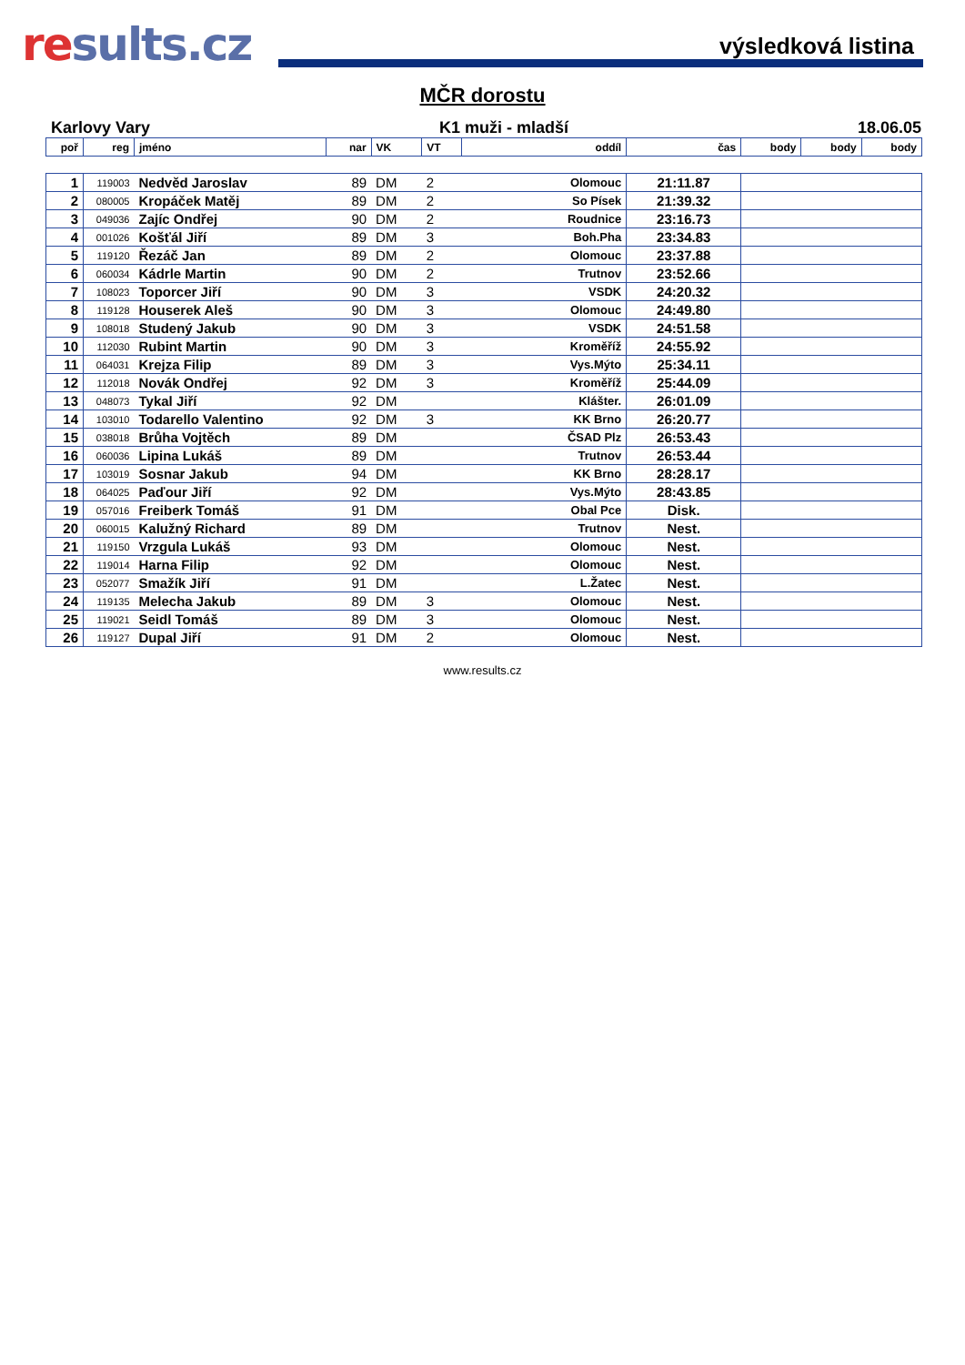results.cz
výsledková listina
MČR dorostu
Karlovy Vary K1 muži - mladší 18.06.05
| poř | reg | jméno | nar | VK | VT | oddíl | čas | body | body | body |
| --- | --- | --- | --- | --- | --- | --- | --- | --- | --- | --- |
| 1 | 119003 | Nedvěd Jaroslav | 89 | DM | 2 | Olomouc | 21:11.87 | | | |
| 2 | 080005 | Kropáček Matěj | 89 | DM | 2 | So Písek | 21:39.32 | | | |
| 3 | 049036 | Zajíc Ondřej | 90 | DM | 2 | Roudnice | 23:16.73 | | | |
| 4 | 001026 | Košťál Jiří | 89 | DM | 3 | Boh.Pha | 23:34.83 | | | |
| 5 | 119120 | Řezáč Jan | 89 | DM | 2 | Olomouc | 23:37.88 | | | |
| 6 | 060034 | Kádrle Martin | 90 | DM | 2 | Trutnov | 23:52.66 | | | |
| 7 | 108023 | Toporcer Jiří | 90 | DM | 3 | VSDK | 24:20.32 | | | |
| 8 | 119128 | Houserek Aleš | 90 | DM | 3 | Olomouc | 24:49.80 | | | |
| 9 | 108018 | Studený Jakub | 90 | DM | 3 | VSDK | 24:51.58 | | | |
| 10 | 112030 | Rubint Martin | 90 | DM | 3 | Kroměříž | 24:55.92 | | | |
| 11 | 064031 | Krejza Filip | 89 | DM | 3 | Vys.Mýto | 25:34.11 | | | |
| 12 | 112018 | Novák Ondřej | 92 | DM | 3 | Kroměříž | 25:44.09 | | | |
| 13 | 048073 | Tykal Jiří | 92 | DM | | Klášter. | 26:01.09 | | | |
| 14 | 103010 | Todarello Valentino | 92 | DM | 3 | KK Brno | 26:20.77 | | | |
| 15 | 038018 | Brůha Vojtěch | 89 | DM | | ČSAD Plz | 26:53.43 | | | |
| 16 | 060036 | Lipina Lukáš | 89 | DM | | Trutnov | 26:53.44 | | | |
| 17 | 103019 | Sosnar Jakub | 94 | DM | | KK Brno | 28:28.17 | | | |
| 18 | 064025 | Paďour Jiří | 92 | DM | | Vys.Mýto | 28:43.85 | | | |
| 19 | 057016 | Freiberk Tomáš | 91 | DM | | Obal Pce | Disk. | | | |
| 20 | 060015 | Kalužný Richard | 89 | DM | | Trutnov | Nest. | | | |
| 21 | 119150 | Vrzgula Lukáš | 93 | DM | | Olomouc | Nest. | | | |
| 22 | 119014 | Harna Filip | 92 | DM | | Olomouc | Nest. | | | |
| 23 | 052077 | Smažík Jiří | 91 | DM | | L.Žatec | Nest. | | | |
| 24 | 119135 | Melecha Jakub | 89 | DM | 3 | Olomouc | Nest. | | | |
| 25 | 119021 | Seidl Tomáš | 89 | DM | 3 | Olomouc | Nest. | | | |
| 26 | 119127 | Dupal Jiří | 91 | DM | 2 | Olomouc | Nest. | | | |
www.results.cz